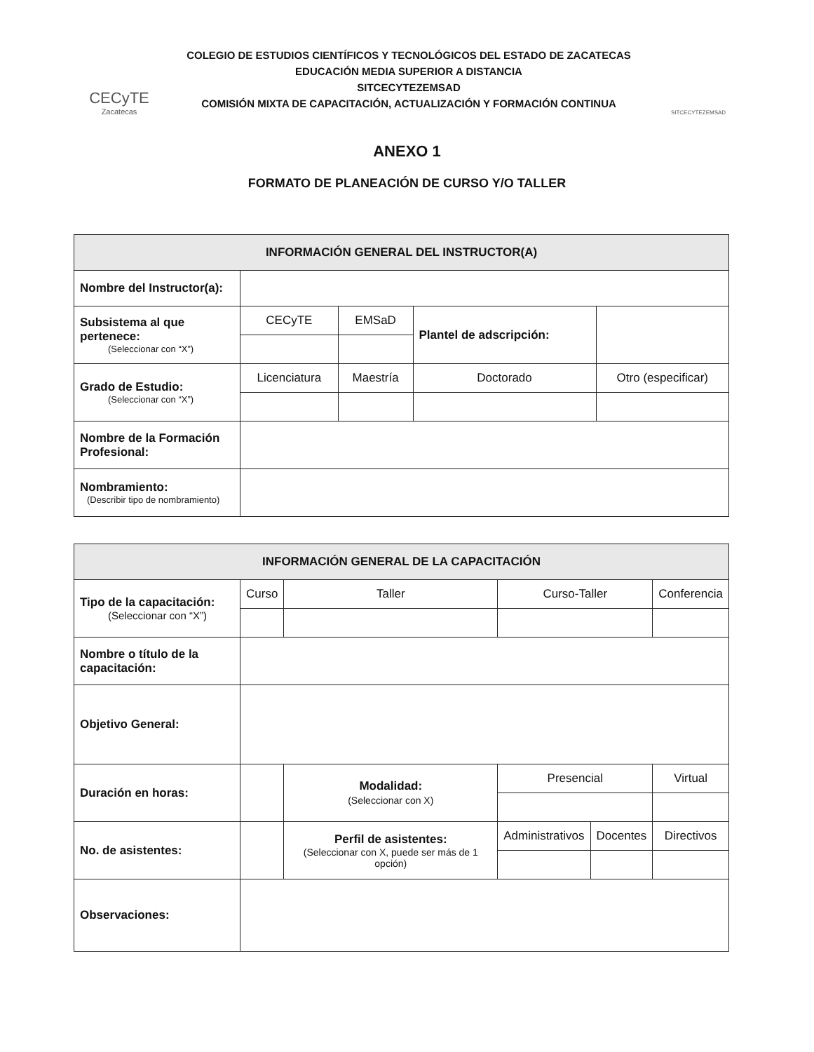CECyTE
Zacatecas
COLEGIO DE ESTUDIOS CIENTÍFICOS Y TECNOLÓGICOS DEL ESTADO DE ZACATECAS
EDUCACIÓN MEDIA SUPERIOR A DISTANCIA
SITCECYTEZEMSAD
COMISIÓN MIXTA DE CAPACITACIÓN, ACTUALIZACIÓN Y FORMACIÓN CONTINUA
SITCECYTEZEMSAD
ANEXO 1
FORMATO DE PLANEACIÓN DE CURSO Y/O TALLER
| INFORMACIÓN GENERAL DEL INSTRUCTOR(A) | | | | |
| --- | --- | --- | --- | --- |
| Nombre del Instructor(a): | | | | |
| Subsistema al que pertenece: (Seleccionar con “X”) | CECyTE | EMSaD | Plantel de adscripción: | |
| Grado de Estudio: (Seleccionar con “X”) | Licenciatura | Maestría | Doctorado | Otro (especificar) |
| Nombre de la Formación Profesional: | | | | |
| Nombramiento: (Describir tipo de nombramiento) | | | | |
| INFORMACIÓN GENERAL DE LA CAPACITACIÓN | | | | | |
| --- | --- | --- | --- | --- | --- |
| Tipo de la capacitación: (Seleccionar con “X”) | Curso | Taller | Curso-Taller | | Conferencia |
| Nombre o título de la capacitación: | | | | | |
| Objetivo General: | | | | | |
| Duración en horas: | | Modalidad: (Seleccionar con X) | Presencial | | Virtual |
| No. de asistentes: | | Perfil de asistentes: (Seleccionar con X, puede ser más de 1 opción) | Administrativos | Docentes | Directivos |
| Observaciones: | | | | | |